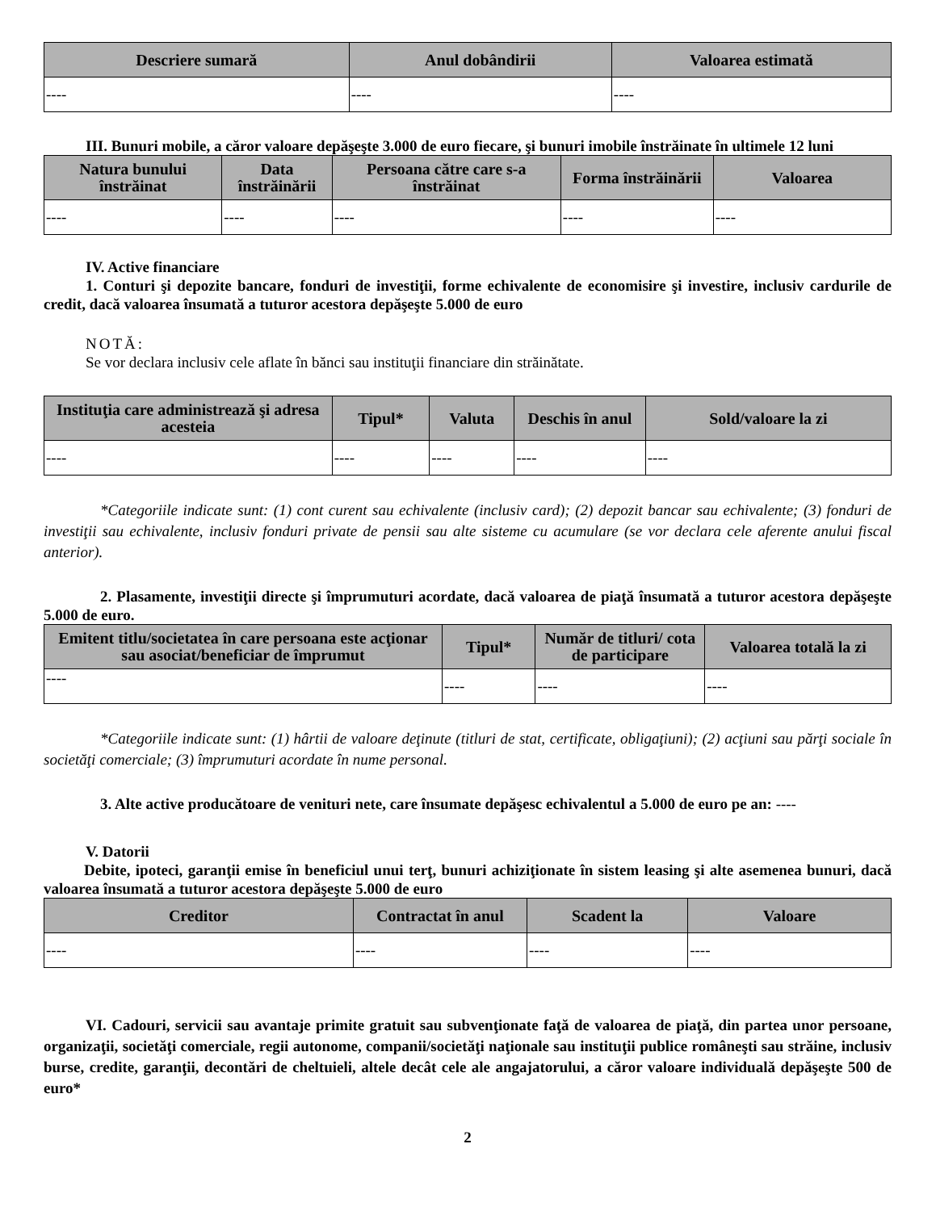| Descriere sumară | Anul dobândirii | Valoarea estimată |
| --- | --- | --- |
| ---- | ---- | ---- |
III. Bunuri mobile, a căror valoare depăşeşte 3.000 de euro fiecare, şi bunuri imobile înstrăinate în ultimele 12 luni
| Natura bunului înstrăinat | Data înstrăinării | Persoana către care s-a înstrăinat | Forma înstrăinării | Valoarea |
| --- | --- | --- | --- | --- |
| ---- | ---- | ---- | ---- | ---- |
IV. Active financiare
1. Conturi şi depozite bancare, fonduri de investiţii, forme echivalente de economisire şi investire, inclusiv cardurile de credit, dacă valoarea însumată a tuturor acestora depăşeşte 5.000 de euro
NOTĂ:
Se vor declara inclusiv cele aflate în bănci sau instituţii financiare din străinătate.
| Instituţia care administrează şi adresa acesteia | Tipul* | Valuta | Deschis în anul | Sold/valoare la zi |
| --- | --- | --- | --- | --- |
| ---- | ---- | ---- | ---- | ---- |
*Categoriile indicate sunt: (1) cont curent sau echivalente (inclusiv card); (2) depozit bancar sau echivalente; (3) fonduri de investiţii sau echivalente, inclusiv fonduri private de pensii sau alte sisteme cu acumulare (se vor declara cele aferente anului fiscal anterior).
2. Plasamente, investiţii directe şi împrumuturi acordate, dacă valoarea de piaţă însumată a tuturor acestora depăşeşte 5.000 de euro.
| Emitent titlu/societatea în care persoana este acţionar sau asociat/beneficiar de împrumut | Tipul* | Număr de titluri/ cota de participare | Valoarea totală la zi |
| --- | --- | --- | --- |
| ---- | ---- | ---- | ---- |
*Categoriile indicate sunt: (1) hârtii de valoare deţinute (titluri de stat, certificate, obligaţiuni); (2) acţiuni sau părţi sociale în societăţi comerciale; (3) împrumuturi acordate în nume personal.
3. Alte active producătoare de venituri nete, care însumate depăşesc echivalentul a 5.000 de euro pe an: ----
V. Datorii
Debite, ipoteci, garanţii emise în beneficiul unui terţ, bunuri achiziţionate în sistem leasing şi alte asemenea bunuri, dacă valoarea însumată a tuturor acestora depăşeşte 5.000 de euro
| Creditor | Contractat în anul | Scadent la | Valoare |
| --- | --- | --- | --- |
| ---- | ---- | ---- | ---- |
VI. Cadouri, servicii sau avantaje primite gratuit sau subvenţionate faţă de valoarea de piaţă, din partea unor persoane, organizaţii, societăţi comerciale, regii autonome, companii/societăţi naţionale sau instituţii publice româneşti sau străine, inclusiv burse, credite, garanţii, decontări de cheltuieli, altele decât cele ale angajatorului, a căror valoare individuală depăşeşte 500 de euro*
2